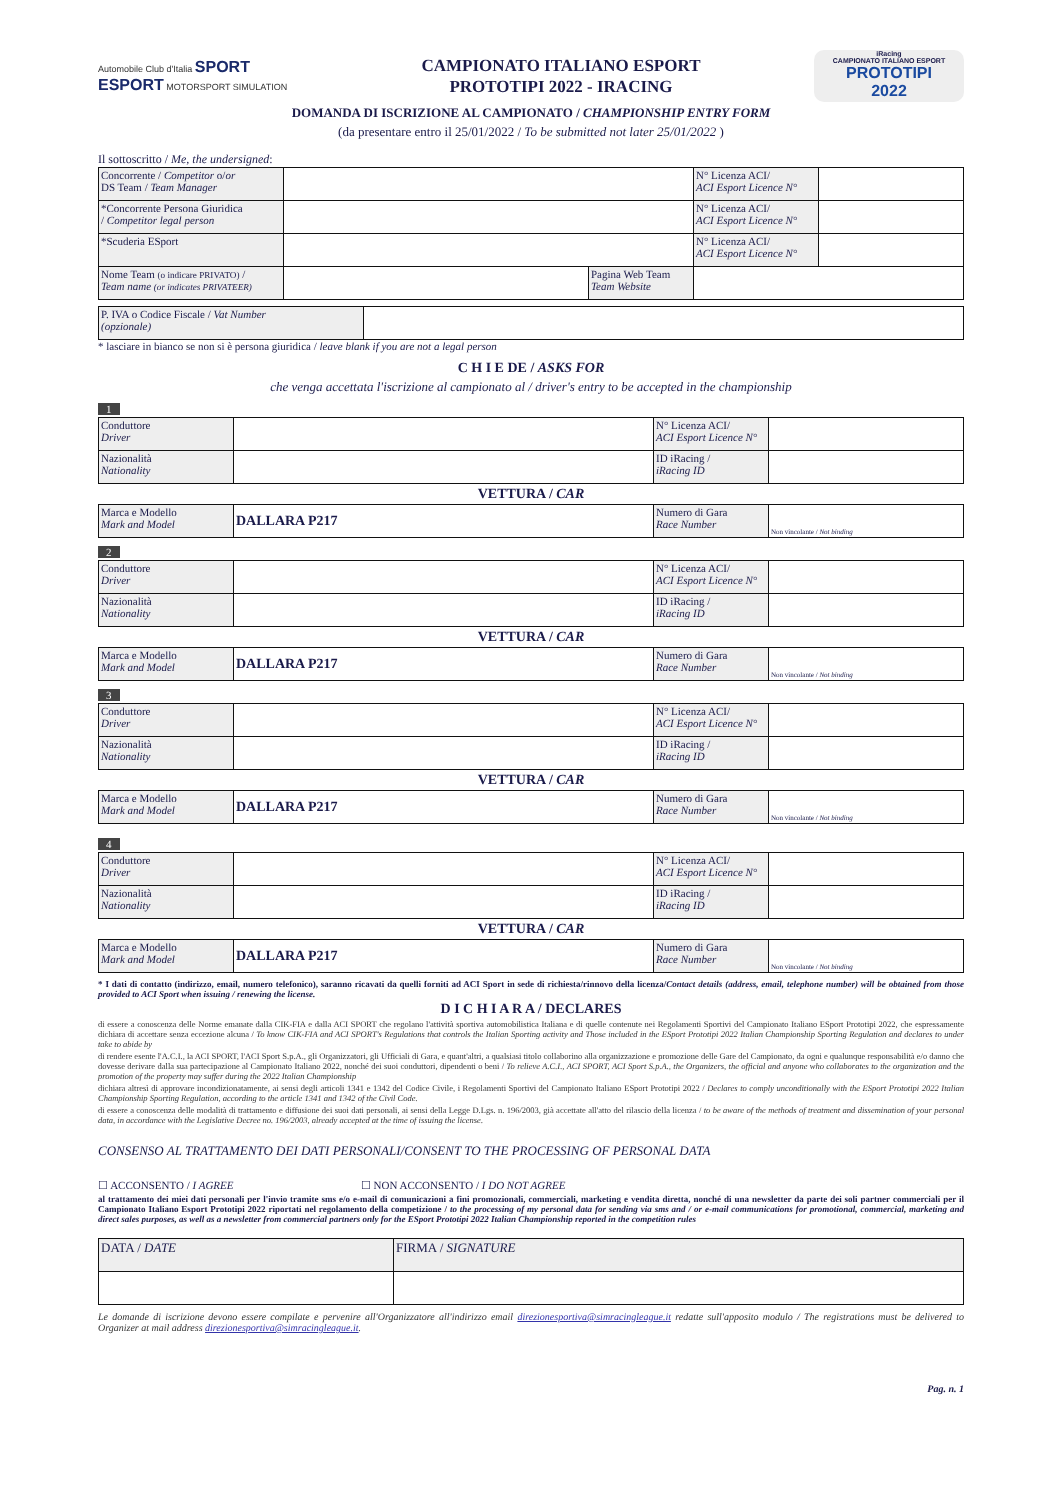Automobile Club d'Italia SPORT ESPORT MOTORSPORT SIMULATION
CAMPIONATO ITALIANO ESPORT
PROTOTIPI 2022 - IRACING
iRacing
CAMPIONATO ITALIANO ESPORT
PROTOTIPI
2022
DOMANDA DI ISCRIZIONE AL CAMPIONATO / CHAMPIONSHIP ENTRY FORM
(da presentare entro il 25/01/2022 / To be submitted not later 25/01/2022 )
Il sottoscritto / Me, the undersigned:
| Concorrente / Competitor o/ or DS Team / Team Manager | | | N° Licenza ACI/ ACI Esport Licence N° | |
| *Concorrente Persona Giuridica / Competitor legal person | | | N° Licenza ACI/ ACI Esport Licence N° | |
| *Scuderia ESport | | | N° Licenza ACI/ ACI Esport Licence N° | |
| Nome Team (o indicare PRIVATO) / Team name (or indicates PRIVATEER) | | Pagina Web Team Team Website | | |
| P. IVA o Codice Fiscale / Vat Number (opzionale) | |
* lasciare in bianco se non si è persona giuridica / leave blank if you are not a legal person
C H I E DE / ASKS FOR
che venga accettata l'iscrizione al campionato al / driver's entry to be accepted in the championship
1
| Conduttore Driver | | N° Licenza ACI/ ACI Esport Licence N° | |
| Nazionalità Nationality | | ID iRacing / iRacing ID | |
VETTURA / CAR
| Marca e Modello Mark and Model | DALLARA P217 | Numero di Gara Race Number | Non vincolante / Not binding |
2
| Conduttore Driver | | N° Licenza ACI/ ACI Esport Licence N° | |
| Nazionalità Nationality | | ID iRacing / iRacing ID | |
VETTURA / CAR
| Marca e Modello Mark and Model | DALLARA P217 | Numero di Gara Race Number | Non vincolante / Not binding |
3
| Conduttore Driver | | N° Licenza ACI/ ACI Esport Licence N° | |
| Nazionalità Nationality | | ID iRacing / iRacing ID | |
VETTURA / CAR
| Marca e Modello Mark and Model | DALLARA P217 | Numero di Gara Race Number | Non vincolante / Not binding |
4
| Conduttore Driver | | N° Licenza ACI/ ACI Esport Licence N° | |
| Nazionalità Nationality | | ID iRacing / iRacing ID | |
VETTURA / CAR
| Marca e Modello Mark and Model | DALLARA P217 | Numero di Gara Race Number | Non vincolante / Not binding |
* I dati di contatto (indirizzo, email, numero telefonico), saranno ricavati da quelli forniti ad ACI Sport in sede di richiesta/rinnovo della licenza/Contact details (address, email, telephone number) will be obtained from those provided to ACI Sport when issuing / renewing the license.
D I C H I A R A / DECLARES
di essere a conoscenza delle Norme emanate dalla CIK-FIA e dalla ACI SPORT che regolano l'attività sportiva automobilistica Italiana e di quelle contenute nei Regolamenti Sportivi del Campionato Italiano ESport Prototipi 2022, che espressamente dichiara di accettare senza eccezione alcuna / To know CIK-FIA and ACI SPORT's Regulations that controls the Italian Sporting activity and Those included in the ESport Prototipi 2022 Italian Championship Sporting Regulation and declares to under take to abide by
di rendere esente l'A.C.I., la ACI SPORT, l'ACI Sport S.p.A., gli Organizzatori, gli Ufficiali di Gara, e quant'altri, a qualsiasi titolo collaborino alla organizzazione e promozione delle Gare del Campionato, da ogni e qualunque responsabilità e/o danno che dovesse derivare dalla sua partecipazione al Campionato Italiano 2022, nonché dei suoi conduttori, dipendenti o beni / To relieve A.C.I., ACI SPORT, ACI Sport S.p.A., the Organizers, the official and anyone who collaborates to the organization and the promotion of the property may suffer during the 2022 Italian Championship
dichiara altresì di approvare incondizionatamente, ai sensi degli articoli 1341 e 1342 del Codice Civile, i Regolamenti Sportivi del Campionato Italiano ESport Prototipi 2022 / Declares to comply unconditionally with the ESport Prototipi 2022 Italian Championship Sporting Regulation, according to the article 1341 and 1342 of the Civil Code.
di essere a conoscenza delle modalità di trattamento e diffusione dei suoi dati personali, ai sensi della Legge D.Lgs. n. 196/2003, già accettate all'atto del rilascio della licenza / to be aware of the methods of treatment and dissemination of your personal data, in accordance with the Legislative Decree no. 196/2003, already accepted at the time of issuing the license.
CONSENSO AL TRATTAMENTO DEI DATI PERSONALI/CONSENT TO THE PROCESSING OF PERSONAL DATA
☐ ACCONSENTO / I AGREE ☐ NON ACCONSENTO / I DO NOT AGREE
al trattamento dei miei dati personali per l'invio tramite sms e/o e-mail di comunicazioni a fini promozionali, commerciali, marketing e vendita diretta, nonché di una newsletter da parte dei soli partner commerciali per il Campionato Italiano Esport Prototipi 2022 riportati nel regolamento della competizione / to the processing of my personal data for sending via sms and / or e-mail communications for promotional, commercial, marketing and direct sales purposes, as well as a newsletter from commercial partners only for the ESport Prototipi 2022 Italian Championship reported in the competition rules
| DATA / DATE | FIRMA / SIGNATURE |
Le domande di iscrizione devono essere compilate e pervenire all'Organizzatore all'indirizzo email direzionesportiva@simracingleague.it redatte sull'apposito modulo / The registrations must be delivered to Organizer at mail address direzionesportiva@simracingleague.it.
Pag. n. 1